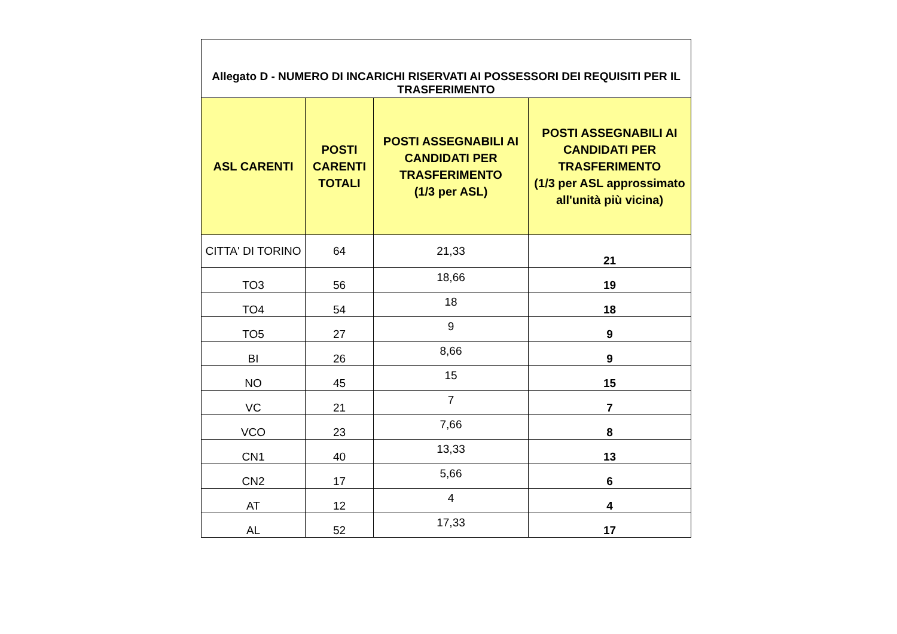| Allegato D - NUMERO DI INCARICHI RISERVATI AI POSSESSORI DEI REQUISITI PER IL TRASFERIMENTO | | | |
| ASL CARENTI | POSTI CARENTI TOTALI | POSTI ASSEGNABILI AI CANDIDATI PER TRASFERIMENTO (1/3 per ASL) | POSTI ASSEGNABILI AI CANDIDATI PER TRASFERIMENTO (1/3 per ASL approssimato all'unità più vicina) |
| CITTA' DI TORINO | 64 | 21,33 | 21 |
| TO3 | 56 | 18,66 | 19 |
| TO4 | 54 | 18 | 18 |
| TO5 | 27 | 9 | 9 |
| BI | 26 | 8,66 | 9 |
| NO | 45 | 15 | 15 |
| VC | 21 | 7 | 7 |
| VCO | 23 | 7,66 | 8 |
| CN1 | 40 | 13,33 | 13 |
| CN2 | 17 | 5,66 | 6 |
| AT | 12 | 4 | 4 |
| AL | 52 | 17,33 | 17 |